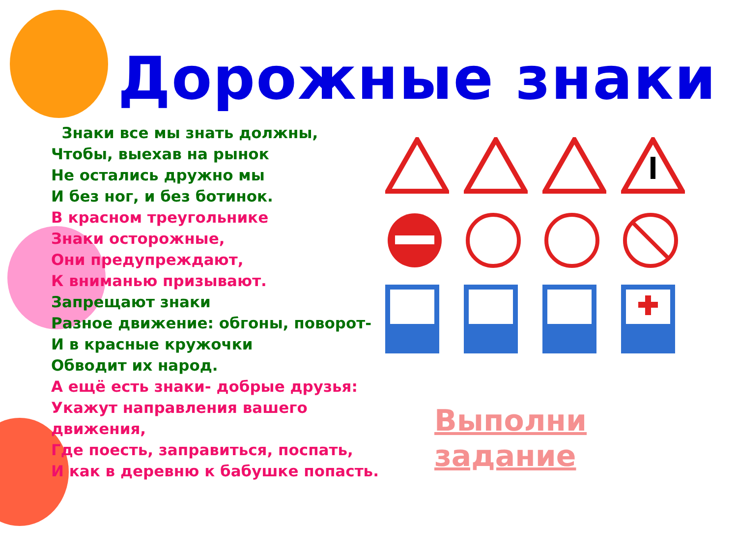Дорожные знаки
Знаки все мы знать должны,
Чтобы, выехав на рынок
Не остались дружно мы
И без ног, и без ботинок.
В красном треугольнике
Знаки осторожные,
Они предупреждают,
К вниманью призывают.
Запрещают знаки
Разное движение: обгоны, поворот-
И в красные кружочки
Обводит их народ.
А ещё есть знаки- добрые друзья:
Укажут направления вашего
движения,
Где поесть, заправиться, поспать,
И как в деревню к бабушке попасть.
Выполни
задание